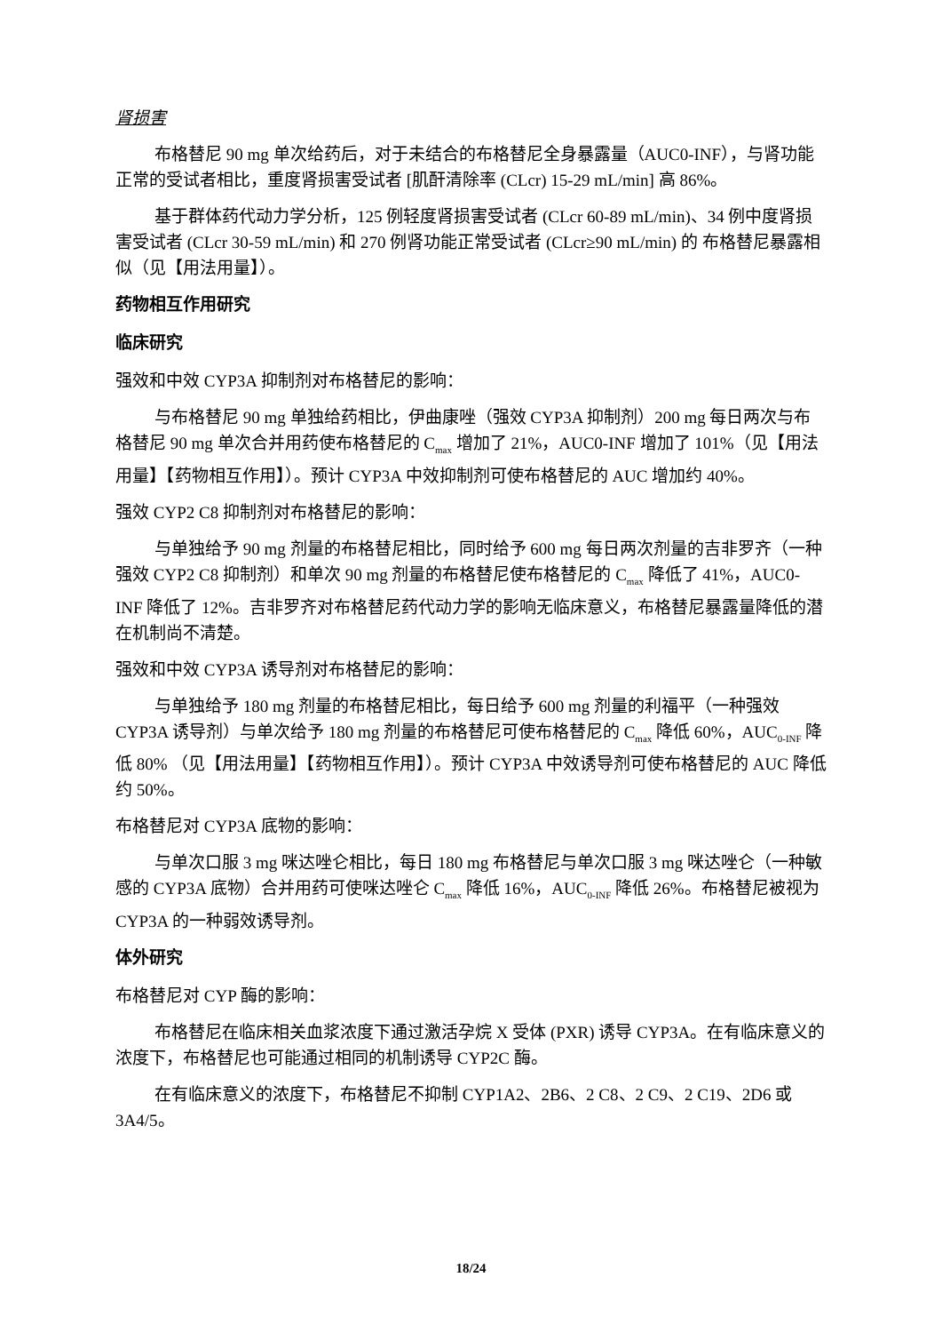肾损害
布格替尼 90 mg 单次给药后，对于未结合的布格替尼全身暴露量（AUC0-INF），与肾功能正常的受试者相比，重度肾损害受试者 [肌酐清除率 (CLcr) 15-29 mL/min] 高 86%。
基于群体药代动力学分析，125 例轻度肾损害受试者 (CLcr 60-89 mL/min)、34 例中度肾损害受试者 (CLcr 30-59 mL/min) 和 270 例肾功能正常受试者 (CLcr≥90 mL/min) 的 布格替尼暴露相似（见【用法用量】）。
药物相互作用研究
临床研究
强效和中效 CYP3A 抑制剂对布格替尼的影响：
与布格替尼 90 mg 单独给药相比，伊曲康唑（强效 CYP3A 抑制剂）200 mg 每日两次与布格替尼 90 mg 单次合并用药使布格替尼的 C<sub>max</sub> 增加了 21%，AUC0-INF 增加了 101%（见【用法用量】【药物相互作用】）。预计 CYP3A 中效抑制剂可使布格替尼的 AUC 增加约 40%。
强效 CYP2 C8 抑制剂对布格替尼的影响：
与单独给予 90 mg 剂量的布格替尼相比，同时给予 600 mg 每日两次剂量的吉非罗齐（一种强效 CYP2 C8 抑制剂）和单次 90 mg 剂量的布格替尼使布格替尼的 C<sub>max</sub> 降低了 41%，AUC0-INF 降低了 12%。吉非罗齐对布格替尼药代动力学的影响无临床意义，布格替尼暴露量降低的潜在机制尚不清楚。
强效和中效 CYP3A 诱导剂对布格替尼的影响：
与单独给予 180 mg 剂量的布格替尼相比，每日给予 600 mg 剂量的利福平（一种强效 CYP3A 诱导剂）与单次给予 180 mg 剂量的布格替尼可使布格替尼的 C<sub>max</sub> 降低 60%，AUC<sub>0-INF</sub> 降低 80% （见【用法用量】【药物相互作用】）。预计 CYP3A 中效诱导剂可使布格替尼的 AUC 降低约 50%。
布格替尼对 CYP3A 底物的影响：
与单次口服 3 mg 咪达唑仑相比，每日 180 mg 布格替尼与单次口服 3 mg 咪达唑仑（一种敏感的 CYP3A 底物）合并用药可使咪达唑仑 C<sub>max</sub> 降低 16%，AUC<sub>0-INF</sub> 降低 26%。布格替尼被视为 CYP3A 的一种弱效诱导剂。
体外研究
布格替尼对 CYP 酶的影响：
布格替尼在临床相关血浆浓度下通过激活孕烷 X 受体 (PXR) 诱导 CYP3A。在有临床意义的浓度下，布格替尼也可能通过相同的机制诱导 CYP2C 酶。
在有临床意义的浓度下，布格替尼不抑制 CYP1A2、2B6、2 C8、2 C9、2 C19、2D6 或 3A4/5。
18/24